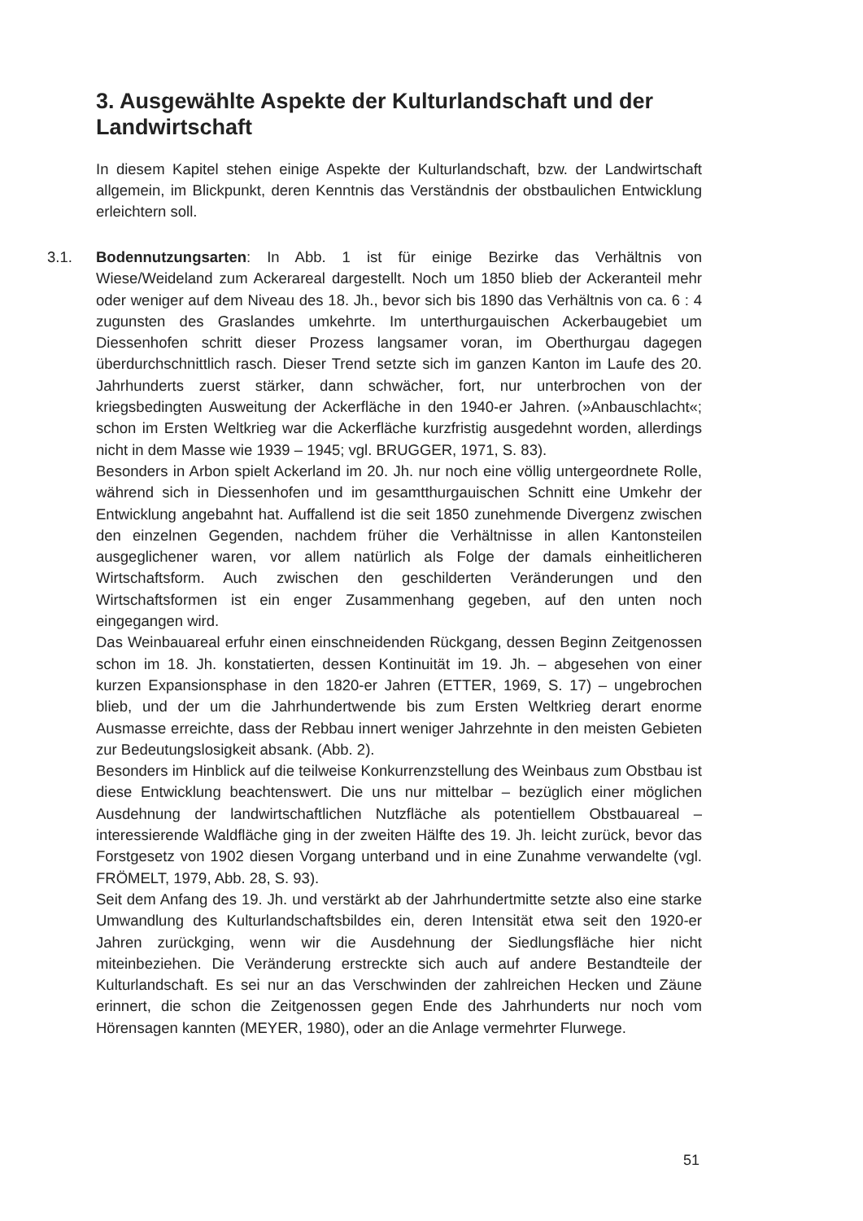3. Ausgewählte Aspekte der Kulturlandschaft und der Landwirtschaft
In diesem Kapitel stehen einige Aspekte der Kulturlandschaft, bzw. der Landwirtschaft allgemein, im Blickpunkt, deren Kenntnis das Verständnis der obstbaulichen Entwicklung erleichtern soll.
3.1. Bodennutzungsarten: In Abb. 1 ist für einige Bezirke das Verhältnis von Wiese/Weideland zum Ackerareal dargestellt. Noch um 1850 blieb der Ackeranteil mehr oder weniger auf dem Niveau des 18. Jh., bevor sich bis 1890 das Verhältnis von ca. 6 : 4 zugunsten des Graslandes umkehrte. Im unterthurgauischen Ackerbaugebiet um Diessenhofen schritt dieser Prozess langsamer voran, im Oberthurgau dagegen überdurchschnittlich rasch. Dieser Trend setzte sich im ganzen Kanton im Laufe des 20. Jahrhunderts zuerst stärker, dann schwächer, fort, nur unterbrochen von der kriegsbedingten Ausweitung der Ackerfläche in den 1940-er Jahren. (»Anbauschlacht«; schon im Ersten Weltkrieg war die Ackerfläche kurzfristig ausgedehnt worden, allerdings nicht in dem Masse wie 1939 – 1945; vgl. BRUGGER, 1971, S. 83).
Besonders in Arbon spielt Ackerland im 20. Jh. nur noch eine völlig untergeordnete Rolle, während sich in Diessenhofen und im gesamtthurgauischen Schnitt eine Umkehr der Entwicklung angebahnt hat. Auffallend ist die seit 1850 zunehmende Divergenz zwischen den einzelnen Gegenden, nachdem früher die Verhältnisse in allen Kantonsteilen ausgeglichener waren, vor allem natürlich als Folge der damals einheitlicheren Wirtschaftsform. Auch zwischen den geschilderten Veränderungen und den Wirtschaftsformen ist ein enger Zusammenhang gegeben, auf den unten noch eingegangen wird.
Das Weinbauareal erfuhr einen einschneidenden Rückgang, dessen Beginn Zeitgenossen schon im 18. Jh. konstatierten, dessen Kontinuität im 19. Jh. – abgesehen von einer kurzen Expansionsphase in den 1820-er Jahren (ETTER, 1969, S. 17) – ungebrochen blieb, und der um die Jahrhundertwende bis zum Ersten Weltkrieg derart enorme Ausmasse erreichte, dass der Rebbau innert weniger Jahrzehnte in den meisten Gebieten zur Bedeutungslosigkeit absank. (Abb. 2).
Besonders im Hinblick auf die teilweise Konkurrenzstellung des Weinbaus zum Obstbau ist diese Entwicklung beachtenswert. Die uns nur mittelbar – bezüglich einer möglichen Ausdehnung der landwirtschaftlichen Nutzfläche als potentiellem Obstbauareal – interessierende Waldfläche ging in der zweiten Hälfte des 19. Jh. leicht zurück, bevor das Forstgesetz von 1902 diesen Vorgang unterband und in eine Zunahme verwandelte (vgl. FRÖMELT, 1979, Abb. 28, S. 93).
Seit dem Anfang des 19. Jh. und verstärkt ab der Jahrhundertmitte setzte also eine starke Umwandlung des Kulturlandschaftsbildes ein, deren Intensität etwa seit den 1920-er Jahren zurückging, wenn wir die Ausdehnung der Siedlungsfläche hier nicht miteinbeziehen. Die Veränderung erstreckte sich auch auf andere Bestandteile der Kulturlandschaft. Es sei nur an das Verschwinden der zahlreichen Hecken und Zäune erinnert, die schon die Zeitgenossen gegen Ende des Jahrhunderts nur noch vom Hörensagen kannten (MEYER, 1980), oder an die Anlage vermehrter Flurwege.
51